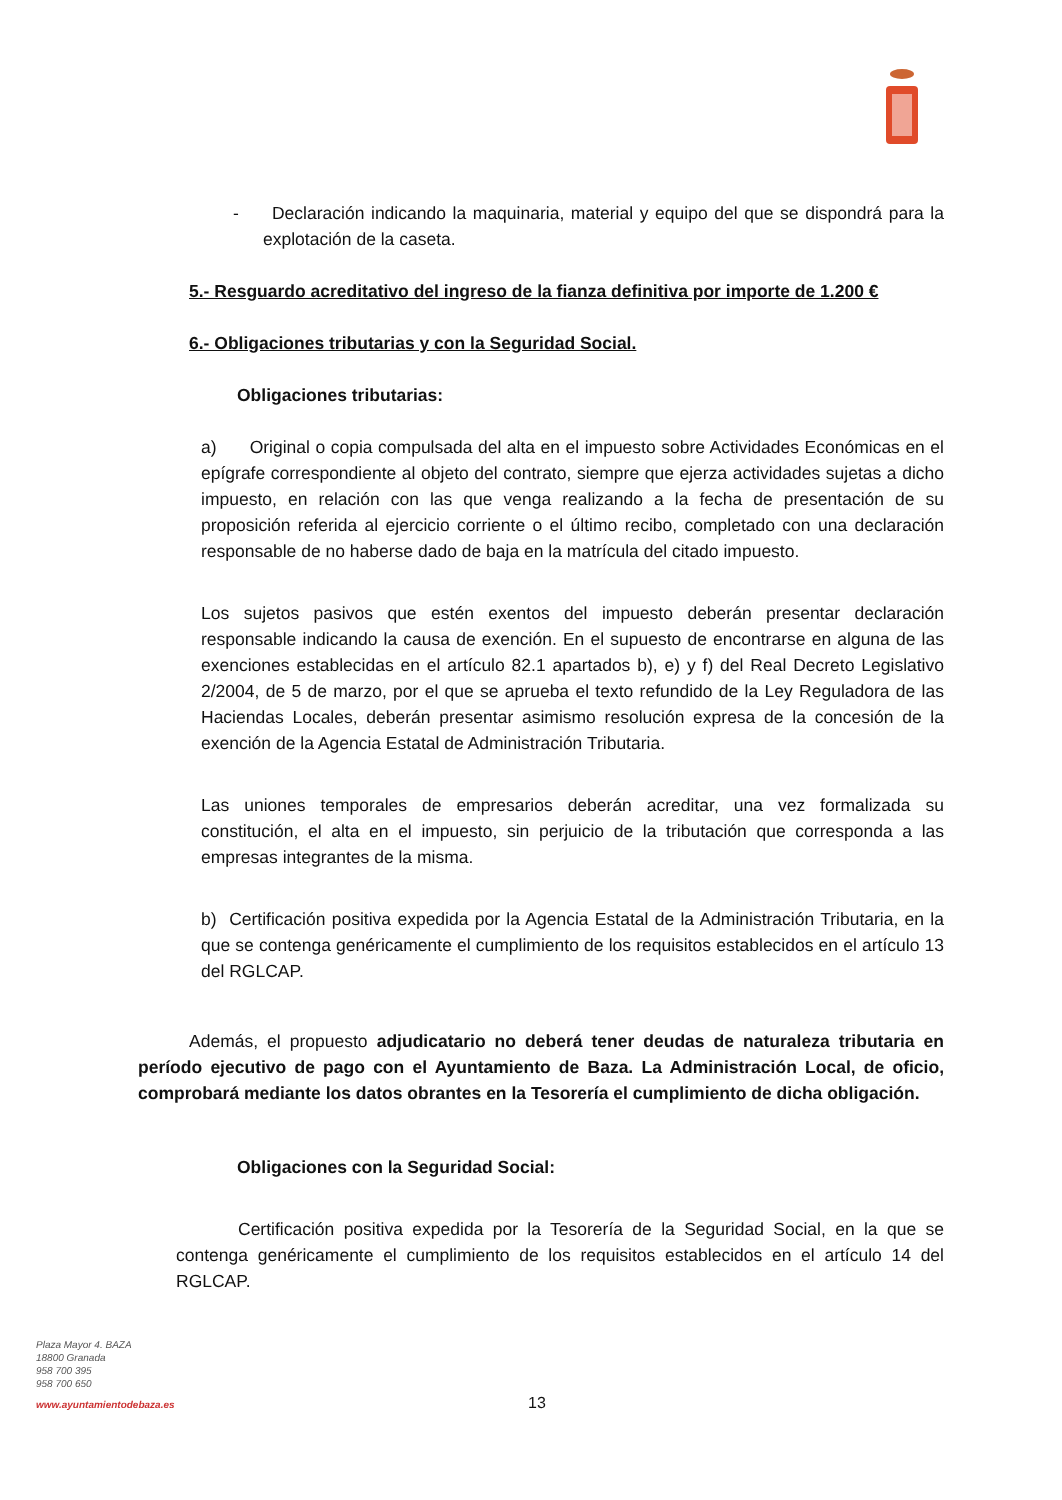- Declaración indicando la maquinaria, material y equipo del que se dispondrá para la explotación de la caseta.
5.- Resguardo acreditativo del ingreso de la fianza definitiva por importe de 1.200 €
6.- Obligaciones tributarias y con la Seguridad Social.
Obligaciones tributarias:
a) Original o copia compulsada del alta en el impuesto sobre Actividades Económicas en el epígrafe correspondiente al objeto del contrato, siempre que ejerza actividades sujetas a dicho impuesto, en relación con las que venga realizando a la fecha de presentación de su proposición referida al ejercicio corriente o el último recibo, completado con una declaración responsable de no haberse dado de baja en la matrícula del citado impuesto.
Los sujetos pasivos que estén exentos del impuesto deberán presentar declaración responsable indicando la causa de exención. En el supuesto de encontrarse en alguna de las exenciones establecidas en el artículo 82.1 apartados b), e) y f) del Real Decreto Legislativo 2/2004, de 5 de marzo, por el que se aprueba el texto refundido de la Ley Reguladora de las Haciendas Locales, deberán presentar asimismo resolución expresa de la concesión de la exención de la Agencia Estatal de Administración Tributaria.
Las uniones temporales de empresarios deberán acreditar, una vez formalizada su constitución, el alta en el impuesto, sin perjuicio de la tributación que corresponda a las empresas integrantes de la misma.
b) Certificación positiva expedida por la Agencia Estatal de la Administración Tributaria, en la que se contenga genéricamente el cumplimiento de los requisitos establecidos en el artículo 13 del RGLCAP.
Además, el propuesto adjudicatario no deberá tener deudas de naturaleza tributaria en período ejecutivo de pago con el Ayuntamiento de Baza. La Administración Local, de oficio, comprobará mediante los datos obrantes en la Tesorería el cumplimiento de dicha obligación.
Obligaciones con la Seguridad Social:
Certificación positiva expedida por la Tesorería de la Seguridad Social, en la que se contenga genéricamente el cumplimiento de los requisitos establecidos en el artículo 14 del RGLCAP.
Plaza Mayor 4. BAZA
18800 Granada
958 700 395
958 700 650
www.ayuntamientodebaza.es
13